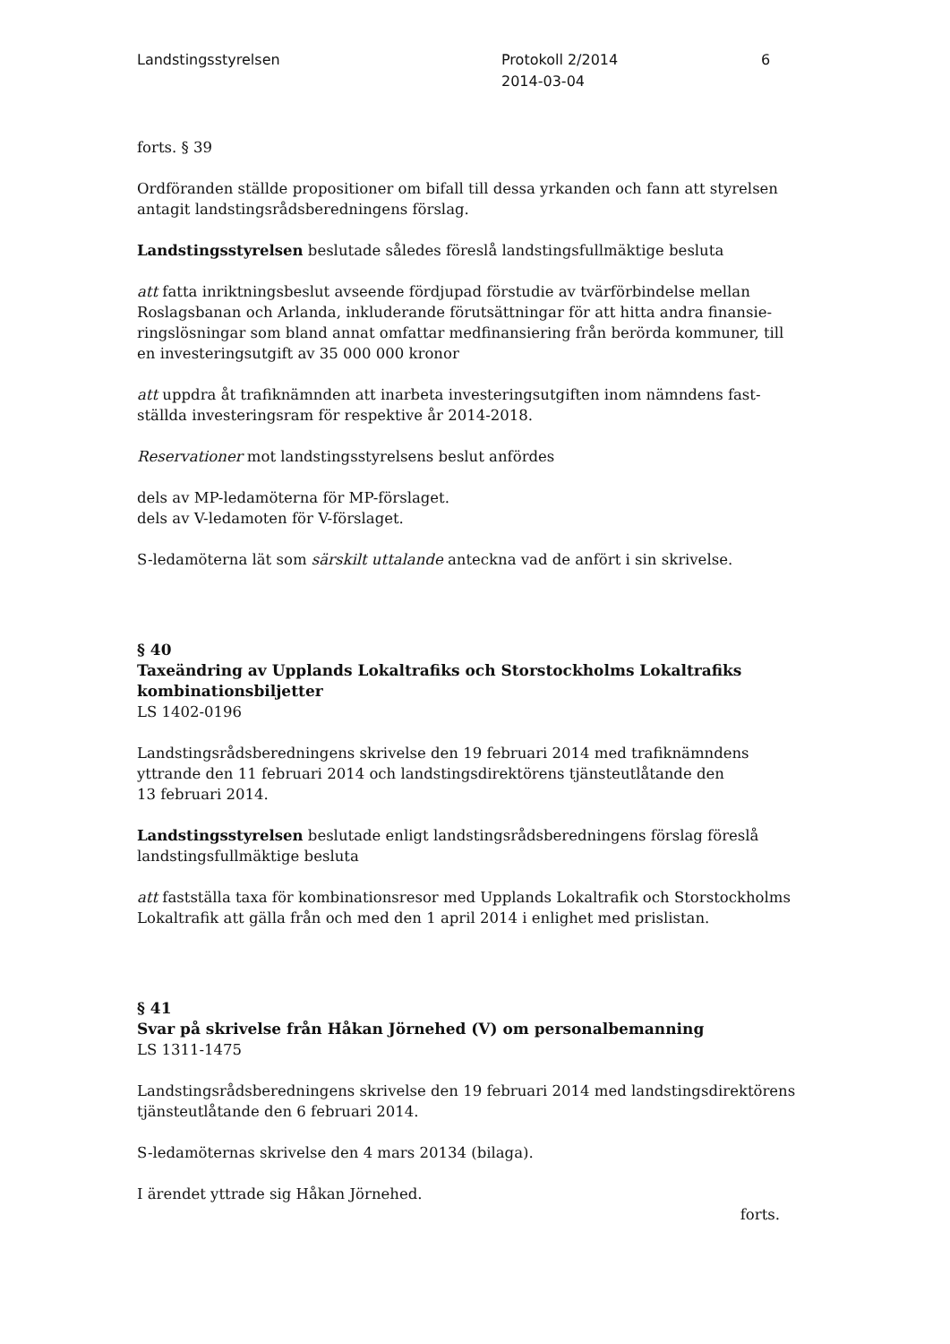Landstingsstyrelsen Protokoll 2/2014
2014-03-04
6
forts. § 39
Ordföranden ställde propositioner om bifall till dessa yrkanden och fann att styrelsen antagit landstingsrådsberedningens förslag.
Landstingsstyrelsen beslutade således föreslå landstingsfullmäktige besluta
att fatta inriktningsbeslut avseende fördjupad förstudie av tvärförbindelse mellan Roslagsbanan och Arlanda, inkluderande förutsättningar för att hitta andra finansie­ringslösningar som bland annat omfattar medfinansiering från berörda kommuner, till en investeringsutgift av 35 000 000 kronor
att uppdra åt trafiknämnden att inarbeta investeringsutgiften inom nämndens fast­ställda investeringsram för respektive år 2014-2018.
Reservationer mot landstingsstyrelsens beslut anfördes
dels av MP-ledamöterna för MP-förslaget.
dels av V-ledamoten för V-förslaget.
S-ledamöterna lät som särskilt uttalande anteckna vad de anfört i sin skrivelse.
§ 40
Taxeändring av Upplands Lokaltrafiks och Storstockholms Lokaltrafiks kombinationsbiljetter
LS 1402-0196
Landstingsrådsberedningens skrivelse den 19 februari 2014 med trafiknämndens yttrande den 11 februari 2014 och landstingsdirektörens tjänsteutlåtande den
13 februari 2014.
Landstingsstyrelsen beslutade enligt landstingsrådsberedningens förslag föreslå landstingsfullmäktige besluta
att fastställa taxa för kombinationsresor med Upplands Lokaltrafik och Storstock­holms Lokaltrafik att gälla från och med den 1 april 2014 i enlighet med prislistan.
§ 41
Svar på skrivelse från Håkan Jörnehed (V) om personalbemanning
LS 1311-1475
Landstingsrådsberedningens skrivelse den 19 februari 2014 med landstings­direktörens tjänsteutlåtande den 6 februari 2014.
S-ledamöternas skrivelse den 4 mars 20134 (bilaga).
I ärendet yttrade sig Håkan Jörnehed.
forts.